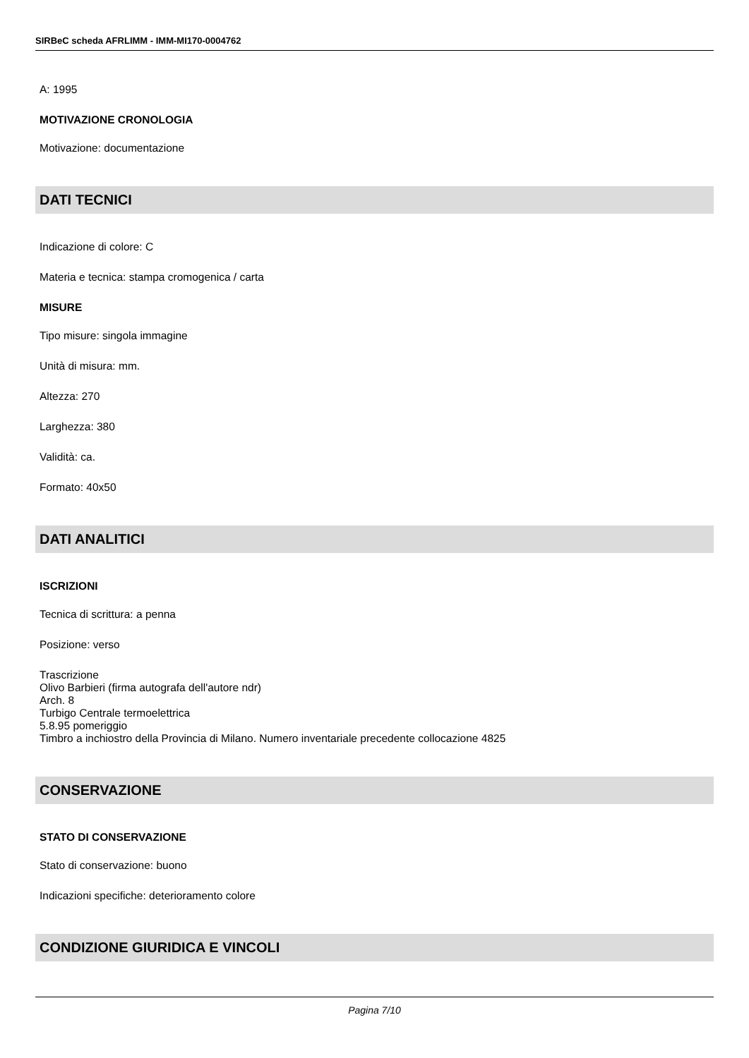SIRBeC scheda AFRLIMM - IMM-MI170-0004762
A: 1995
MOTIVAZIONE CRONOLOGIA
Motivazione: documentazione
DATI TECNICI
Indicazione di colore: C
Materia e tecnica: stampa cromogenica / carta
MISURE
Tipo misure: singola immagine
Unità di misura: mm.
Altezza: 270
Larghezza: 380
Validità: ca.
Formato: 40x50
DATI ANALITICI
ISCRIZIONI
Tecnica di scrittura: a penna
Posizione: verso
Trascrizione
Olivo Barbieri (firma autografa dell'autore ndr)
Arch. 8
Turbigo Centrale termoelettrica
5.8.95 pomeriggio
Timbro a inchiostro della Provincia di Milano. Numero inventariale precedente collocazione 4825
CONSERVAZIONE
STATO DI CONSERVAZIONE
Stato di conservazione: buono
Indicazioni specifiche: deterioramento colore
CONDIZIONE GIURIDICA E VINCOLI
Pagina 7/10